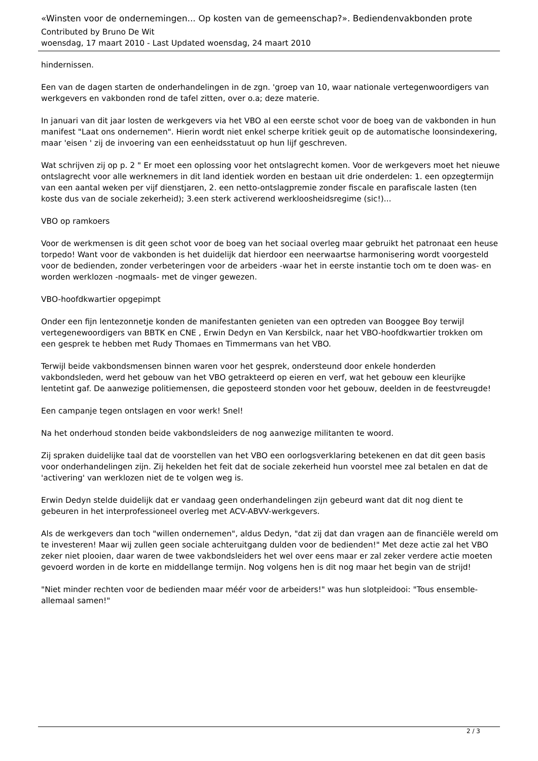«Winsten voor de ondernemingen... Op kosten van de gemeenschap?». Bediendenvakbonden prote
Contributed by Bruno De Wit
woensdag, 17 maart 2010 - Last Updated woensdag, 24 maart 2010
hindernissen.
Een van de dagen starten de onderhandelingen in de zgn. 'groep van 10, waar nationale vertegenwoordigers van werkgevers en vakbonden rond de tafel zitten, over o.a; deze materie.
In januari van dit jaar losten de werkgevers via het VBO al een eerste schot voor de boeg van de vakbonden in hun manifest "Laat ons ondernemen". Hierin wordt niet enkel scherpe kritiek geuit op de automatische loonsindexering, maar 'eisen ' zij de invoering van een eenheidsstatuut op hun lijf geschreven.
Wat schrijven zij op p. 2 " Er moet een oplossing voor het ontslagrecht komen. Voor de werkgevers moet het nieuwe ontslagrecht voor alle werknemers in dit land identiek worden en bestaan uit drie onderdelen: 1. een opzegtermijn van een aantal weken per vijf dienstjaren, 2. een netto-ontslagpremie zonder fiscale en parafiscale lasten (ten koste dus van de sociale zekerheid); 3.een sterk activerend werkloosheidsregime (sic!)...
VBO op ramkoers
Voor de werkmensen is dit geen schot voor de boeg van het sociaal overleg maar gebruikt het patronaat een heuse torpedo! Want voor de vakbonden is het duidelijk dat hierdoor een neerwaartse harmonisering wordt voorgesteld voor de bedienden, zonder verbeteringen voor de arbeiders -waar het in eerste instantie toch om te doen was- en worden werklozen -nogmaals- met de vinger gewezen.
VBO-hoofdkwartier opgepimpt
Onder een fijn lentezonnetje konden de manifestanten genieten van een optreden van Booggee Boy terwijl vertegenewoordigers van BBTK en CNE , Erwin Dedyn en Van Kersbilck, naar het VBO-hoofdkwartier trokken om een gesprek te hebben met Rudy Thomaes en Timmermans van het VBO.
Terwijl beide vakbondsmensen binnen waren voor het gesprek, ondersteund door enkele honderden vakbondsleden, werd het gebouw van het VBO getrakteerd op eieren en verf, wat het gebouw een kleurijke lentetint gaf. De aanwezige politiemensen, die geposteerd stonden voor het gebouw, deelden in de feestvreugde!
Een campanje tegen ontslagen en voor werk! Snel!
Na het onderhoud stonden beide vakbondsleiders de nog aanwezige militanten te woord.
Zij spraken duidelijke taal dat de voorstellen van het VBO een oorlogsverklaring betekenen en dat dit geen basis voor onderhandelingen zijn. Zij hekelden het feit dat de sociale zekerheid hun voorstel mee zal betalen en dat de 'activering' van werklozen niet de te volgen weg is.
Erwin Dedyn stelde duidelijk dat er vandaag geen onderhandelingen zijn gebeurd want dat dit nog dient te gebeuren in het interprofessioneel overleg met ACV-ABVV-werkgevers.
Als de werkgevers dan toch "willen ondernemen", aldus Dedyn, "dat zij dat dan vragen aan de financiële wereld om te investeren! Maar wij zullen geen sociale achteruitgang dulden voor de bedienden!" Met deze actie zal het VBO zeker niet plooien, daar waren de twee vakbondsleiders het wel over eens maar er zal zeker verdere actie moeten gevoerd worden in de korte en middellange termijn. Nog volgens hen is dit nog maar het begin van de strijd!
"Niet minder rechten voor de bedienden maar méér voor de arbeiders!" was hun slotpleidooi: "Tous ensemble-allemaal samen!"
2 / 3